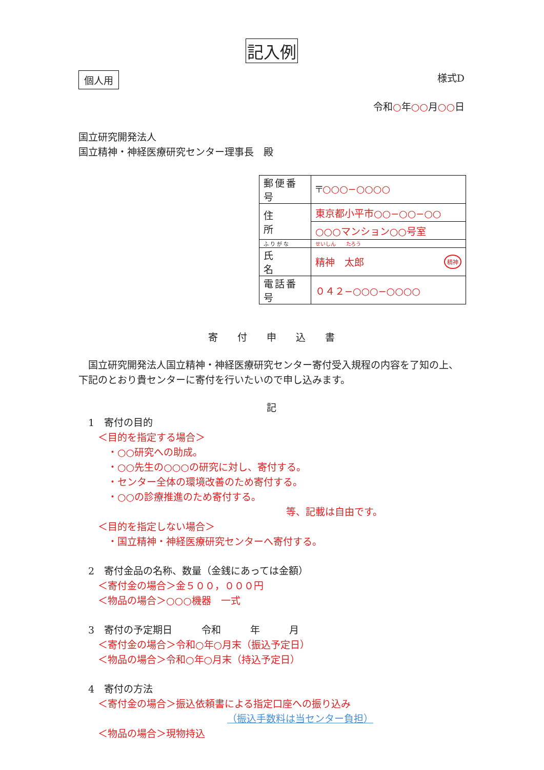記入例
個人用 様式D
令和○年○○月○○日
国立研究開発法人
国立精神・神経医療研究センター理事長　殿
| 郵便番号 | 〒 ○○○−○○○○ |
| 住 所 | 東京都小平市○○−○○−○○ |
| | ○○○マンション○○号室 |
| ふりがな | せいしん たろう |
| 氏 名 | 精神 太郎 精神 |
| 電話番号 | ０４２−○○○−○○○○ |
寄　　付　　申　　込　　書
　国立研究開発法人国立精神・神経医療研究センター寄付受入規程の内容を了知の上、下記のとおり貴センターに寄付を行いたいので申し込みます。
記
　1　寄付の目的
　　＜目的を指定する場合＞
　　　・○○研究への助成。
　　　・○○先生の○○○の研究に対し、寄付する。
　　　・センター全体の環境改善のため寄付する。
　　　・○○の診療推進のため寄付する。
等、記載は自由です。
　　＜目的を指定しない場合＞
　　　・国立精神・神経医療研究センターへ寄付する。
　2　寄付金品の名称、数量（金銭にあっては金額）
　　＜寄付金の場合＞金５００，０００円
　　＜物品の場合＞○○○機器　一式
　3　寄付の予定期日　　　令和　　　年　　　月
　　＜寄付金の場合＞令和○年○月末（振込予定日）
　　＜物品の場合＞令和○年○月末（持込予定日）
　4　寄付の方法
　　＜寄付金の場合＞振込依頼書による指定口座への振り込み
（振込手数料は当センター負担）
　　＜物品の場合＞現物持込